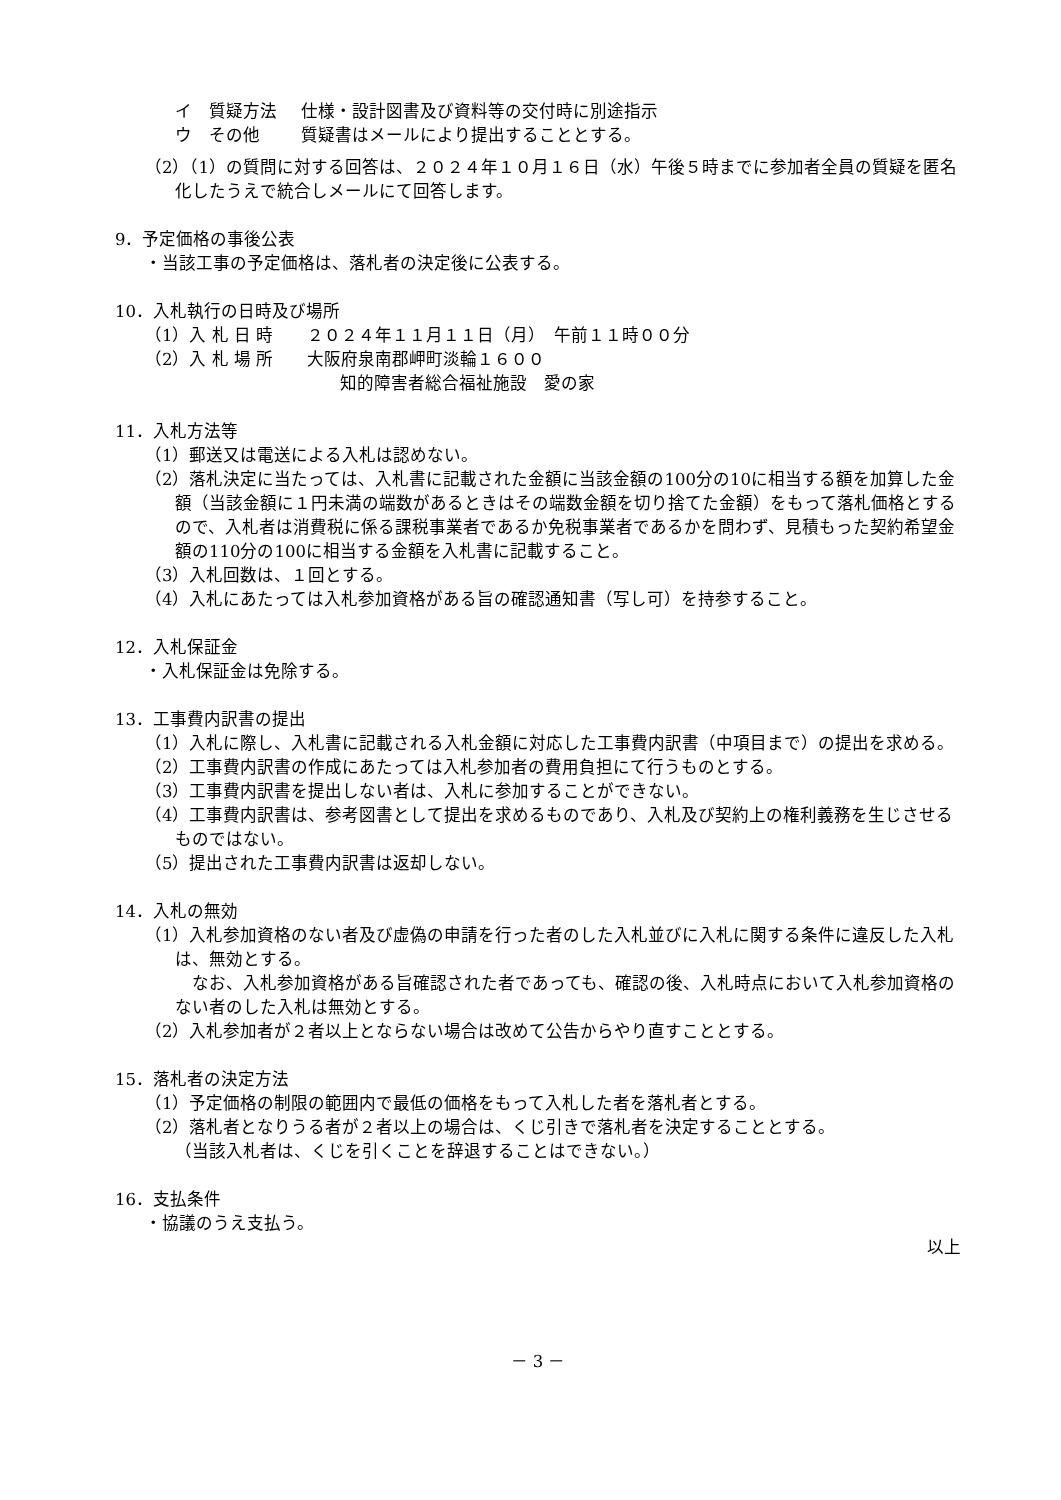イ　質疑方法 仕様・設計図書及び資料等の交付時に別途指示
ウ　その他 質疑書はメールにより提出することとする。
（2）（1）の質問に対する回答は、２０２４年１０月１６日（水）午後５時までに参加者全員の質疑を匿名化したうえで統合しメールにて回答します。
9．予定価格の事後公表
・当該工事の予定価格は、落札者の決定後に公表する。
10．入札執行の日時及び場所
（1）入 札 日 時　　２０２４年１１月１１日（月）　午前１１時００分
（2）入 札 場 所　　大阪府泉南郡岬町淡輪１６００
知的障害者総合福祉施設　愛の家
11．入札方法等
（1）郵送又は電送による入札は認めない。
（2）落札決定に当たっては、入札書に記載された金額に当該金額の100分の10に相当する額を加算した金額（当該金額に１円未満の端数があるときはその端数金額を切り捨てた金額）をもって落札価格とするので、入札者は消費税に係る課税事業者であるか免税事業者であるかを問わず、見積もった契約希望金額の110分の100に相当する金額を入札書に記載すること。
（3）入札回数は、１回とする。
（4）入札にあたっては入札参加資格がある旨の確認通知書（写し可）を持参すること。
12．入札保証金
・入札保証金は免除する。
13．工事費内訳書の提出
（1）入札に際し、入札書に記載される入札金額に対応した工事費内訳書（中項目まで）の提出を求める。
（2）工事費内訳書の作成にあたっては入札参加者の費用負担にて行うものとする。
（3）工事費内訳書を提出しない者は、入札に参加することができない。
（4）工事費内訳書は、参考図書として提出を求めるものであり、入札及び契約上の権利義務を生じさせるものではない。
（5）提出された工事費内訳書は返却しない。
14．入札の無効
（1）入札参加資格のない者及び虚偽の申請を行った者のした入札並びに入札に関する条件に違反した入札は、無効とする。
　なお、入札参加資格がある旨確認された者であっても、確認の後、入札時点において入札参加資格のない者のした入札は無効とする。
（2）入札参加者が２者以上とならない場合は改めて公告からやり直すこととする。
15．落札者の決定方法
（1）予定価格の制限の範囲内で最低の価格をもって入札した者を落札者とする。
（2）落札者となりうる者が２者以上の場合は、くじ引きで落札者を決定することとする。
（当該入札者は、くじを引くことを辞退することはできない。）
16．支払条件
・協議のうえ支払う。
以上
－ 3 －